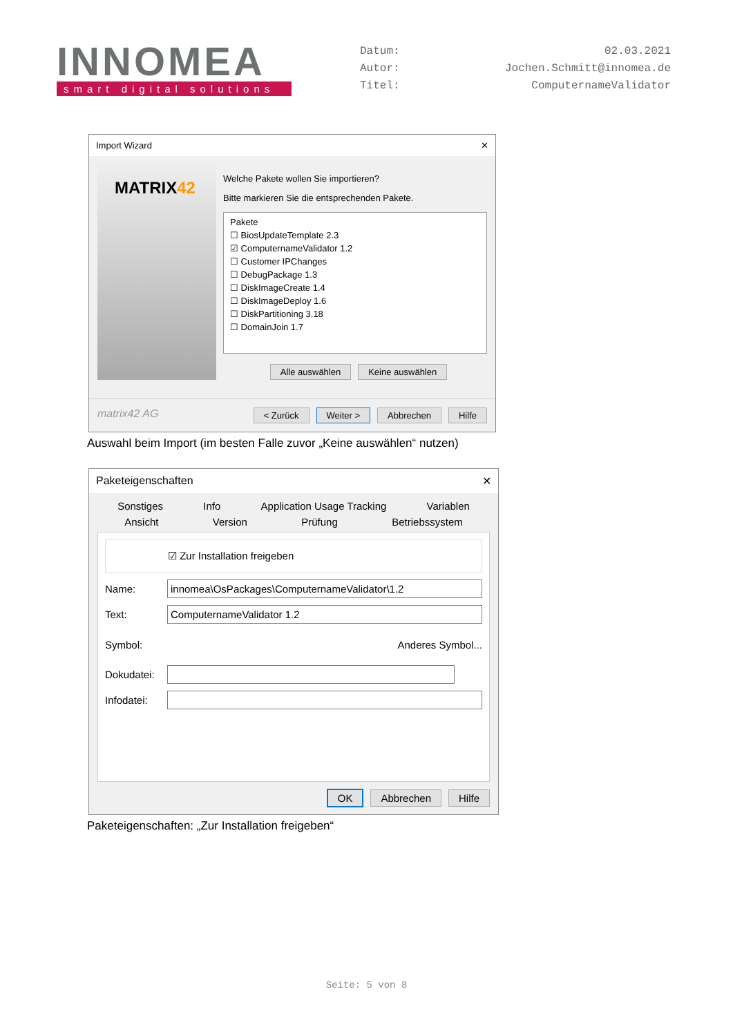INNOMEA
smart digital solutions
Datum: 02.03.2021 Autor: Jochen.Schmitt@innomea.de Titel: ComputernameValidator
Import Wizard ✕
MATRIX42
Welche Pakete wollen Sie importieren?
Bitte markieren Sie die entsprechenden Pakete.
Pakete
☐ BiosUpdateTemplate 2.3
☑ ComputernameValidator 1.2
☐ Customer IPChanges
☐ DebugPackage 1.3
☐ DiskImageCreate 1.4
☐ DiskImageDeploy 1.6
☐ DiskPartitioning 3.18
☐ DomainJoin 1.7
Alle auswählen Keine auswählen
matrix42 AG < Zurück Weiter > Abbrechen Hilfe
Auswahl beim Import (im besten Falle zuvor „Keine auswählen“ nutzen)
Paketeigenschaften ✕
Sonstiges Info Application Usage Tracking Variablen
Ansicht Version Prüfung Betriebssystem
☑ Zur Installation freigeben
Name: innomea\OsPackages\ComputernameValidator\1.2
Text: ComputernameValidator 1.2
Symbol: Anderes Symbol...
Dokudatei:
Infodatei:
OK Abbrechen Hilfe
Paketeigenschaften: „Zur Installation freigeben“
Seite: 5 von 8